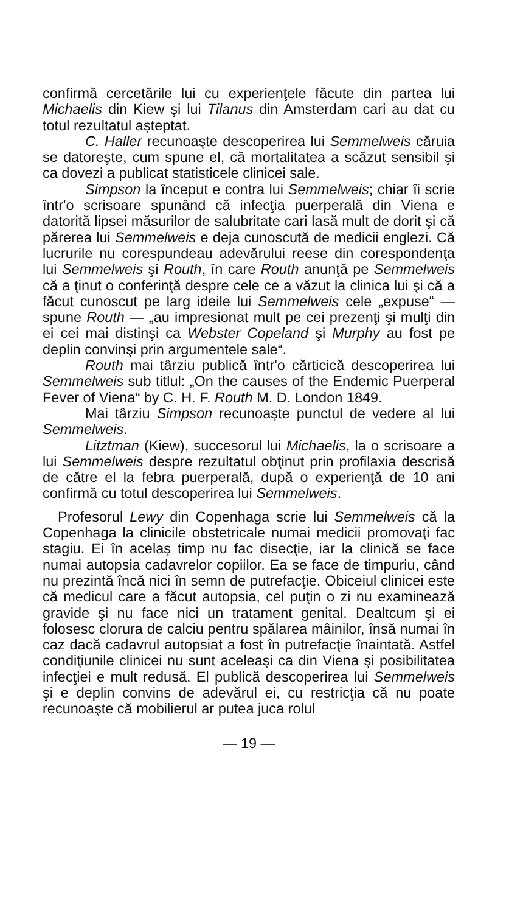confirmă cercetările lui cu experienţele făcute din partea lui Michaelis din Kiew şi lui Tilanus din Amsterdam cari au dat cu totul rezultatul aşteptat.
C. Haller recunoaşte descoperirea lui Semmelweis căruia se datoreşte, cum spune el, că mortalitatea a scăzut sensibil şi ca dovezi a publicat statisticele clinicei sale.
Simpson la început e contra lui Semmelweis; chiar îi scrie într'o scrisoare spunând că infecţia puerperală din Viena e datorită lipsei măsurilor de salubritate cari lasă mult de dorit şi că părerea lui Semmelweis e deja cunoscută de medicii englezi. Că lucrurile nu corespundeau adevărului reese din corespondenţa lui Semmelweis şi Routh, în care Routh anunţă pe Semmelweis că a ţinut o conferinţă despre cele ce a văzut la clinica lui şi că a făcut cunoscut pe larg ideile lui Semmelweis cele „expuse“ — spune Routh — „au impresionat mult pe cei prezenţi şi mulţi din ei cei mai distinşi ca Webster Copeland şi Murphy au fost pe deplin convinşi prin argumentele sale“.
Routh mai târziu publică într'o cărticică descoperirea lui Semmelweis sub titlul: „On the causes of the Endemic Puerperal Fever of Viena“ by C. H. F. Routh M. D. London 1849.
Mai târziu Simpson recunoaşte punctul de vedere al lui Semmelweis.
Litztman (Kiew), succesorul lui Michaelis, la o scrisoare a lui Semmelweis despre rezultatul obţinut prin profilaxia descrisă de către el la febra puerperală, după o experienţă de 10 ani confirmă cu totul descoperirea lui Semmelweis.
Profesorul Lewy din Copenhaga scrie lui Semmelweis că la Copenhaga la clinicile obstetricale numai medicii promovaţi fac stagiu. Ei în acelaş timp nu fac disecţie, iar la clinică se face numai autopsia cadavrelor copiilor. Ea se face de timpuriu, când nu prezintă încă nici în semn de putrefacţie. Obiceiul clinicei este că medicul care a făcut autopsia, cel puţin o zi nu examinează gravide şi nu face nici un tratament genital. Dealtcum şi ei folosesc clorura de calciu pentru spălarea mâinilor, însă numai în caz dacă cadavrul autopsiat a fost în putrefacţie înaintată. Astfel condiţiunile clinicei nu sunt aceleaşi ca din Viena şi posibilitatea infecţiei e mult redusă. El publică descoperirea lui Semmelweis şi e deplin convins de adevărul ei, cu restricţia că nu poate recunoaşte că mobilierul ar putea juca rolul
— 19 —